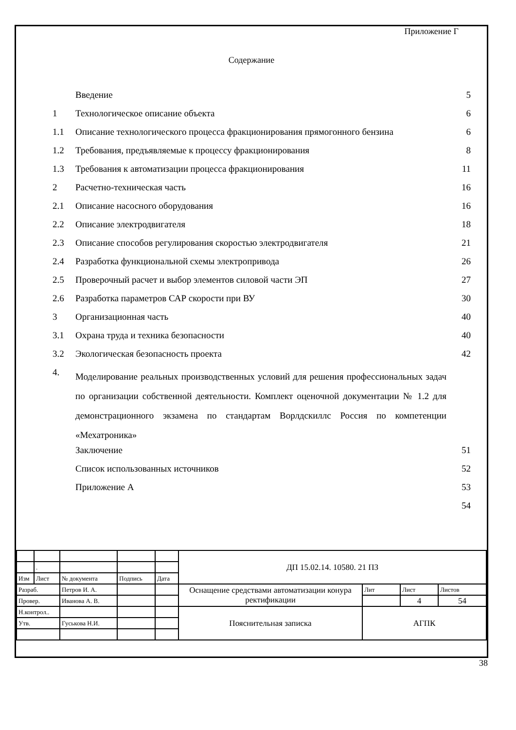Приложение Г
Содержание
| | Введение | 5 |
| 1 | Технологическое описание объекта | 6 |
| 1.1 | Описание технологического процесса фракционирования прямогонного бензина | 6 |
| 1.2 | Требования, предъявляемые к процессу фракционирования | 8 |
| 1.3 | Требования к автоматизации процесса фракционирования | 11 |
| 2 | Расчетно-техническая часть | 16 |
| 2.1 | Описание насосного оборудования | 16 |
| 2.2 | Описание электродвигателя | 18 |
| 2.3 | Описание способов регулирования скоростью электродвигателя | 21 |
| 2.4 | Разработка функциональной схемы электропривода | 26 |
| 2.5 | Проверочный расчет и выбор элементов силовой части ЭП | 27 |
| 2.6 | Разработка параметров САР скорости при ВУ | 30 |
| 3 | Организационная часть | 40 |
| 3.1 | Охрана труда и техника безопасности | 40 |
| 3.2 | Экологическая безопасность проекта | 42 |
| 4. | Моделирование реальных производственных условий для решения профессиональных задач по организации собственной деятельности. Комплект оценочной документации № 1.2 для демонстрационного экзамена по стандартам Ворлдскиллс Россия по компетенции «Мехатроника» | |
| | Заключение | 51 |
| | Список использованных источников | 52 |
| | Приложение А | 53 |
| | | 54 |
| | | | | | ДП 15.02.14. 10580. 21 ПЗ | | | |
| | . | | | | | | | |
| Изм | Лист | № документа | Подпись | Дата | | | | |
| Разраб. | | Петров И. А. | | | Оснащение средствами автоматизации конура ректификации | Лит | Лист | Листов |
| Провер. | | Иванова А. В. | | | | | 4 | 54 |
| Н.контрол.. | | | | | Пояснительная записка | АГПК | | |
| Утв. | | Гуськова Н.И. | | | | | | |
38